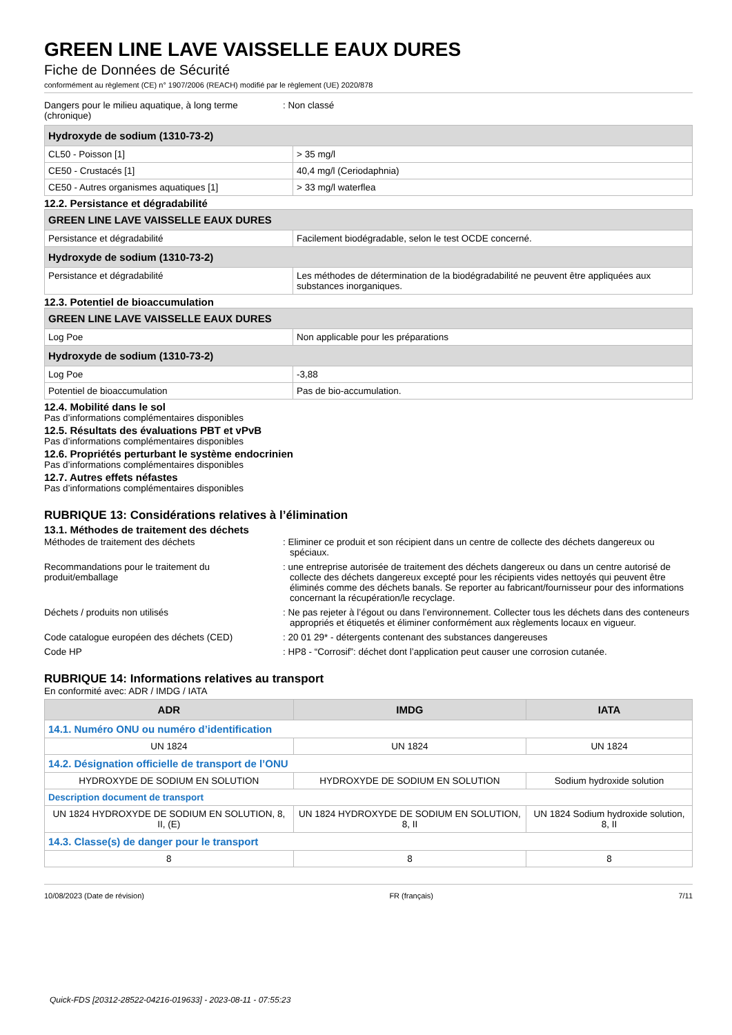GREEN LINE LAVE VAISSELLE EAUX DURES
Fiche de Données de Sécurité
conformément au règlement (CE) n° 1907/2006 (REACH) modifié par le règlement (UE) 2020/878
Dangers pour le milieu aquatique, à long terme (chronique)
: Non classé
| Hydroxyde de sodium (1310-73-2) | |
| --- | --- |
| CL50 - Poisson [1] | > 35 mg/l |
| CE50 - Crustacés [1] | 40,4 mg/l (Ceriodaphnia) |
| CE50 - Autres organismes aquatiques [1] | > 33 mg/l waterflea |
12.2. Persistance et dégradabilité
| GREEN LINE LAVE VAISSELLE EAUX DURES | |
| --- | --- |
| Persistance et dégradabilité | Facilement biodégradable, selon le test OCDE concerné. |
| Hydroxyde de sodium (1310-73-2) | |
| Persistance et dégradabilité | Les méthodes de détermination de la biodégradabilité ne peuvent être appliquées aux substances inorganiques. |
12.3. Potentiel de bioaccumulation
| GREEN LINE LAVE VAISSELLE EAUX DURES | |
| --- | --- |
| Log Poe | Non applicable pour les préparations |
| Hydroxyde de sodium (1310-73-2) | |
| Log Poe | -3,88 |
| Potentiel de bioaccumulation | Pas de bio-accumulation. |
12.4. Mobilité dans le sol
Pas d’informations complémentaires disponibles
12.5. Résultats des évaluations PBT et vPvB
Pas d’informations complémentaires disponibles
12.6. Propriétés perturbant le système endocrinien
Pas d’informations complémentaires disponibles
12.7. Autres effets néfastes
Pas d’informations complémentaires disponibles
RUBRIQUE 13: Considérations relatives à l’élimination
13.1. Méthodes de traitement des déchets
Méthodes de traitement des déchets : Eliminer ce produit et son récipient dans un centre de collecte des déchets dangereux ou spéciaux.
Recommandations pour le traitement du produit/emballage
: une entreprise autorisée de traitement des déchets dangereux ou dans un centre autorisé de collecte des déchets dangereux excepté pour les récipients vides nettoyés qui peuvent être éliminés comme des déchets banals. Se reporter au fabricant/fournisseur pour des informations concernant la récupération/le recyclage.
Déchets / produits non utilisés : Ne pas rejeter à l’égout ou dans l’environnement. Collecter tous les déchets dans des conteneurs appropriés et étiquetés et éliminer conformément aux règlements locaux en vigueur.
Code catalogue européen des déchets (CED) : 20 01 29* - détergents contenant des substances dangereuses
Code HP : HP8 - “Corrosif”: déchet dont l’application peut causer une corrosion cutanée.
RUBRIQUE 14: Informations relatives au transport
En conformité avec: ADR / IMDG / IATA
| ADR | IMDG | IATA |
| --- | --- | --- |
| 14.1. Numéro ONU ou numéro d’identification | | |
| UN 1824 | UN 1824 | UN 1824 |
| 14.2. Désignation officielle de transport de l’ONU | | |
| HYDROXYDE DE SODIUM EN SOLUTION | HYDROXYDE DE SODIUM EN SOLUTION | Sodium hydroxide solution |
| Description document de transport | | |
| UN 1824 HYDROXYDE DE SODIUM EN SOLUTION, 8, II, (E) | UN 1824 HYDROXYDE DE SODIUM EN SOLUTION, 8, II | UN 1824 Sodium hydroxide solution, 8, II |
| 14.3. Classe(s) de danger pour le transport | | |
| 8 | 8 | 8 |
10/08/2023 (Date de révision) FR (français) 7/11
Quick-FDS [20312-28522-04216-019633] - 2023-08-11 - 07:55:23